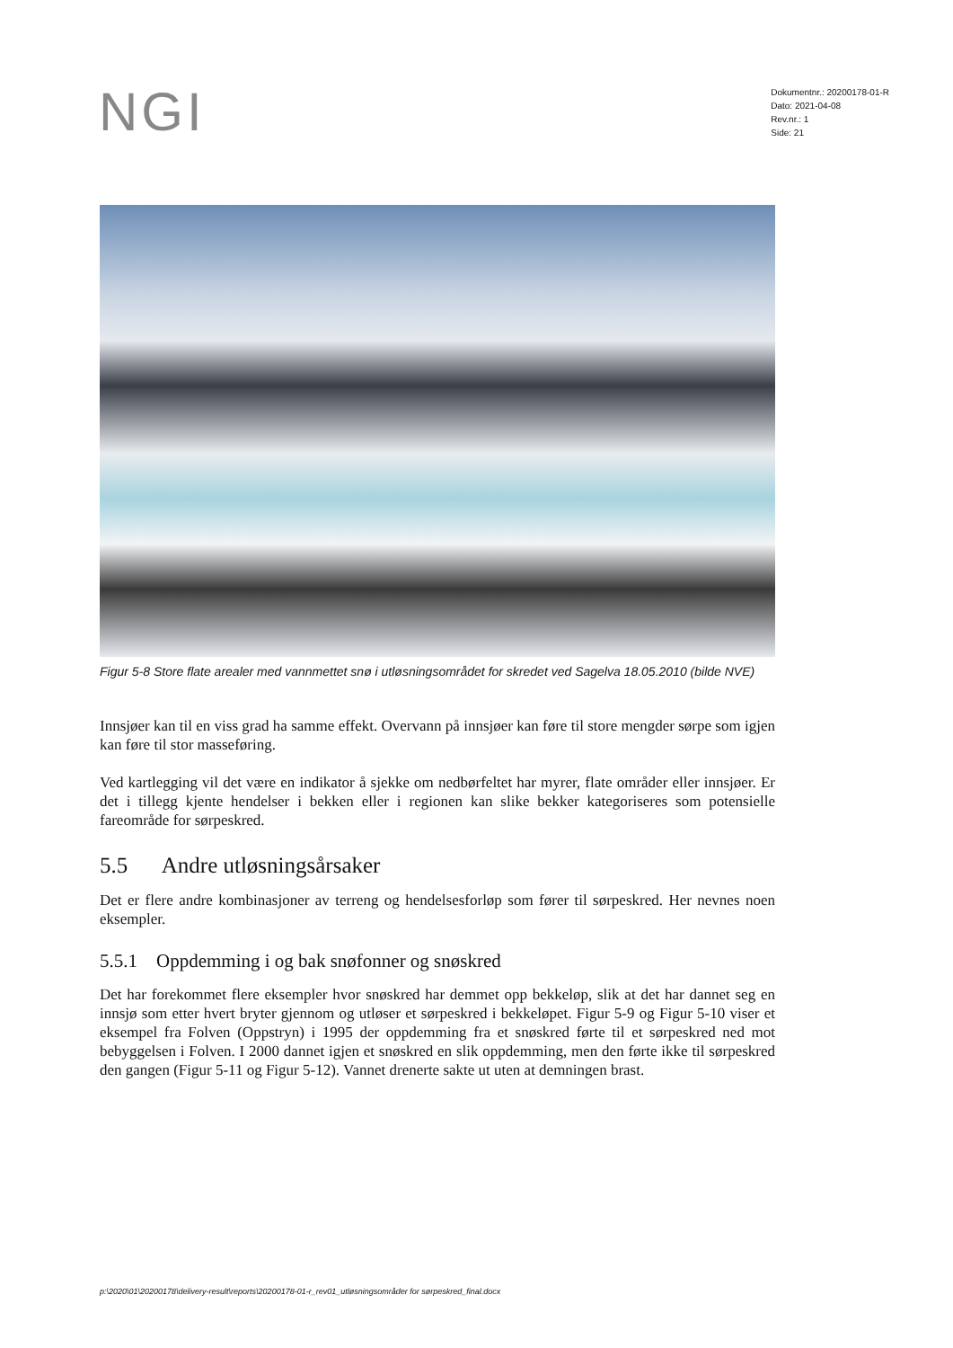NGI
Dokumentnr.: 20200178-01-R
Dato: 2021-04-08
Rev.nr.: 1
Side: 21
Figur 5-8 Store flate arealer med vannmettet snø i utløsningsområdet for skredet ved Sagelva 18.05.2010 (bilde NVE)
Innsjøer kan til en viss grad ha samme effekt. Overvann på innsjøer kan føre til store mengder sørpe som igjen kan føre til stor masseføring.
Ved kartlegging vil det være en indikator å sjekke om nedbørfeltet har myrer, flate områder eller innsjøer. Er det i tillegg kjente hendelser i bekken eller i regionen kan slike bekker kategoriseres som potensielle fareområde for sørpeskred.
5.5 Andre utløsningsårsaker
Det er flere andre kombinasjoner av terreng og hendelsesforløp som fører til sørpeskred. Her nevnes noen eksempler.
5.5.1 Oppdemming i og bak snøfonner og snøskred
Det har forekommet flere eksempler hvor snøskred har demmet opp bekkeløp, slik at det har dannet seg en innsjø som etter hvert bryter gjennom og utløser et sørpeskred i bekkeløpet. Figur 5-9 og Figur 5-10 viser et eksempel fra Folven (Oppstryn) i 1995 der oppdemming fra et snøskred førte til et sørpeskred ned mot bebyggelsen i Folven. I 2000 dannet igjen et snøskred en slik oppdemming, men den førte ikke til sørpeskred den gangen (Figur 5-11 og Figur 5-12). Vannet drenerte sakte ut uten at demningen brast.
p:\2020\01\20200178\delivery-result\reports\20200178-01-r_rev01_utløsningsområder for sørpeskred_final.docx